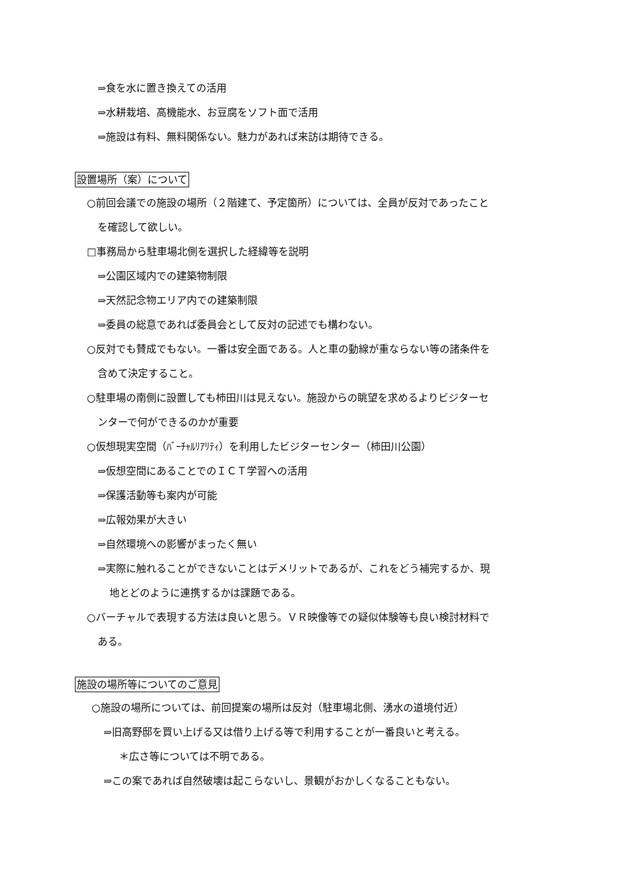⇒食を水に置き換えての活用
⇒水耕栽培、高機能水、お豆腐をソフト面で活用
⇒施設は有料、無料関係ない。魅力があれば来訪は期待できる。
設置場所（案）について
○前回会議での施設の場所（２階建て、予定箇所）については、全員が反対であったこと
を確認して欲しい。
□事務局から駐車場北側を選択した経緯等を説明
⇒公園区域内での建築物制限
⇒天然記念物エリア内での建築制限
⇒委員の総意であれば委員会として反対の記述でも構わない。
○反対でも賛成でもない。一番は安全面である。人と車の動線が重ならない等の諸条件を
含めて決定すること。
○駐車場の南側に設置しても柿田川は見えない。施設からの眺望を求めるよりビジターセ
ンターで何ができるのかが重要
○仮想現実空間（ﾊﾞｰﾁｬﾙﾘｱﾘﾃｨ）を利用したビジターセンター（柿田川公園）
⇒仮想空間にあることでのＩＣＴ学習への活用
⇒保護活動等も案内が可能
⇒広報効果が大きい
⇒自然環境への影響がまったく無い
⇒実際に触れることができないことはデメリットであるが、これをどう補完するか、現
地とどのように連携するかは課題である。
○バーチャルで表現する方法は良いと思う。ＶＲ映像等での疑似体験等も良い検討材料で
ある。
施設の場所等についてのご意見
○施設の場所については、前回提案の場所は反対（駐車場北側、湧水の道境付近）
⇒旧高野邸を買い上げる又は借り上げる等で利用することが一番良いと考える。
＊広さ等については不明である。
⇒この案であれば自然破壊は起こらないし、景観がおかしくなることもない。